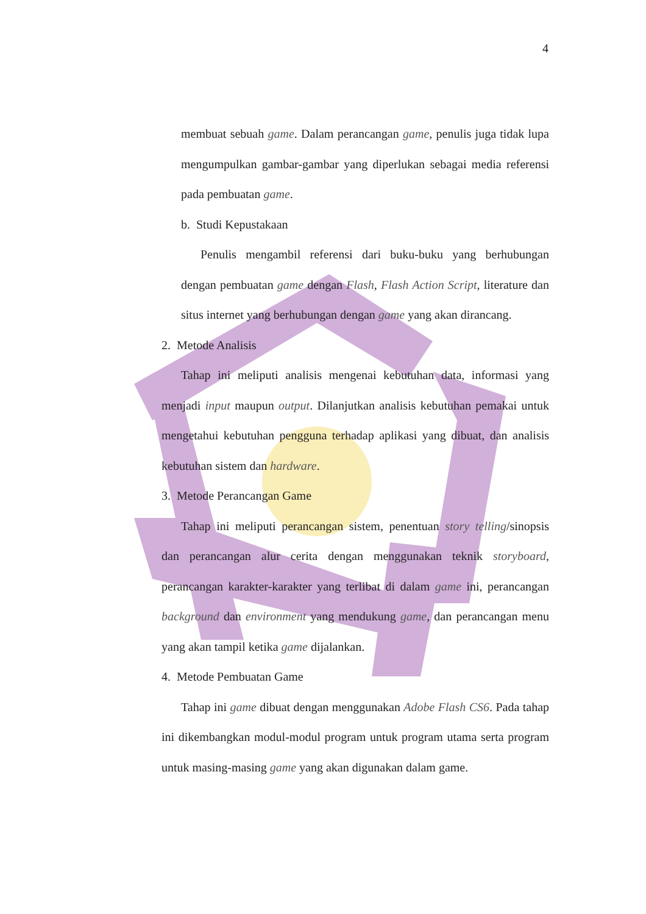4
membuat sebuah game. Dalam perancangan game, penulis juga tidak lupa mengumpulkan gambar-gambar yang diperlukan sebagai media referensi pada pembuatan game.
b. Studi Kepustakaan
Penulis mengambil referensi dari buku-buku yang berhubungan dengan pembuatan game dengan Flash, Flash Action Script, literature dan situs internet yang berhubungan dengan game yang akan dirancang.
2. Metode Analisis
Tahap ini meliputi analisis mengenai kebutuhan data, informasi yang menjadi input maupun output. Dilanjutkan analisis kebutuhan pemakai untuk mengetahui kebutuhan pengguna terhadap aplikasi yang dibuat, dan analisis kebutuhan sistem dan hardware.
3. Metode Perancangan Game
Tahap ini meliputi perancangan sistem, penentuan story telling/sinopsis dan perancangan alur cerita dengan menggunakan teknik storyboard, perancangan karakter-karakter yang terlibat di dalam game ini, perancangan background dan environment yang mendukung game, dan perancangan menu yang akan tampil ketika game dijalankan.
4. Metode Pembuatan Game
Tahap ini game dibuat dengan menggunakan Adobe Flash CS6. Pada tahap ini dikembangkan modul-modul program untuk program utama serta program untuk masing-masing game yang akan digunakan dalam game.